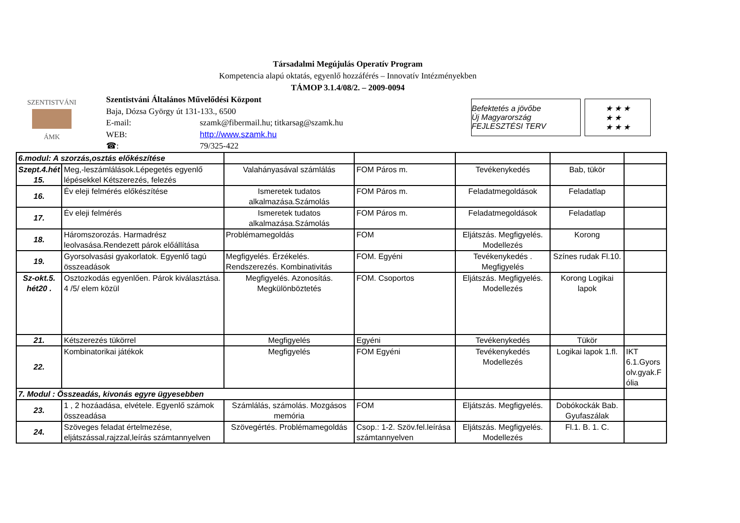Társadalmi Megújulás Operatív Program
Kompetencia alapú oktatás, egyenlő hozzáférés – Innovatív Intézményekben
TÁMOP 3.1.4/08/2. – 2009-0094
SZENTISTVÁNI
ÁMK
Szentistváni Általános Művelődési Központ
Baja, Dózsa György út 131-133., 6500
E-mail: szamk@fibermail.hu; titkarsag@szamk.hu
WEB: http://www.szamk.hu
☎: 79/325-422
Befektetés a jövőbe
Új Magyarország FEJLESZTÉSI TERV
★ ★ ★
★ ★
★ ★ ★
| 6.modul: A szorzás,osztás előkészítése | | | | | | |
| Szept.4.hét 15. | Meg,-leszámlálások.Lépegetés egyenlő lépésekkel Kétszerezés, felezés | Valahányasával számlálás | FOM Páros m. | Tevékenykedés | Bab, tükör | |
| 16. | Év eleji felmérés előkészítése | Ismeretek tudatos alkalmazása.Számolás | FOM Páros m. | Feladatmegoldások | Feladatlap | |
| 17. | Év eleji felmérés | Ismeretek tudatos alkalmazása.Számolás | FOM Páros m. | Feladatmegoldások | Feladatlap | |
| 18. | Háromszorozás. Harmadrész leolvasása.Rendezett párok előállítása | Problémamegoldás | FOM | Eljátszás. Megfigyelés. Modellezés | Korong | |
| 19. | Gyorsolvasási gyakorlatok. Egyenlő tagú összeadások | Megfigyelés. Érzékelés. Rendszerezés. Kombinativitás | FOM. Egyéni | Tevékenykedés . Megfigyelés | Színes rudak Fl.10. | |
| Sz-okt.5. hét20 . | Osztozkodás egyenlően. Párok kiválasztása. 4 /5/ elem közül | Megfigyelés. Azonosítás. Megkülönböztetés | FOM. Csoportos | Eljátszás. Megfigyelés. Modellezés | Korong Logikai lapok | |
| 21. | Kétszerezés tükörrel | Megfigyelés | Egyéni | Tevékenykedés | Tükör | |
| 22. | Kombinatorikai játékok | Megfigyelés | FOM Egyéni | Tevékenykedés Modellezés | Logikai lapok 1.fl. | IKT 6.1.Gyors olv.gyak.F ólia |
| 7. Modul : Összeadás, kivonás egyre ügyesebben | | | | | | |
| 23. | 1 , 2 hozáadása, elvétele. Egyenlő számok összeadása | Számlálás, számolás. Mozgásos memória | FOM | Eljátszás. Megfigyelés. | Dobókockák Bab. Gyufaszálak | |
| 24. | Szöveges feladat értelmezése, eljátszással,rajzzal,leírás számtannyelven | Szövegértés. Problémamegoldás | Csop.: 1-2. Szöv.fel.leírása számtannyelven | Eljátszás. Megfigyelés. Modellezés | Fl.1. B. 1. C. | |